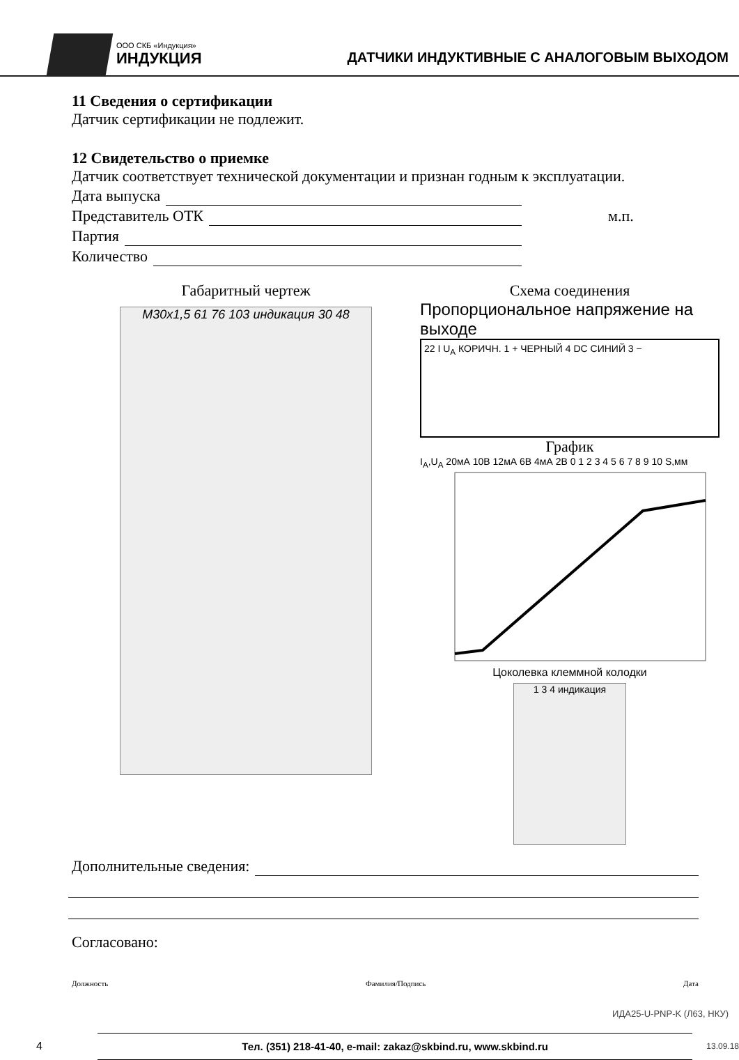ООО СКБ «Индукция»
ИНДУКЦИЯ
ДАТЧИКИ ИНДУКТИВНЫЕ С АНАЛОГОВЫМ ВЫХОДОМ
11 Сведения о сертификации
Датчик сертификации не подлежит.
12 Свидетельство о приемке
Датчик соответствует технической документации и признан годным к эксплуатации.
Дата выпуска
Представитель ОТК м.п.
Партия
Количество
Габаритный чертеж
M30x1,5 61 76 103 индикация 30 48
Схема соединения
Пропорциональное напряжение на выходе
22 I U<sub>A</sub> КОРИЧН. 1 + ЧЕРНЫЙ 4 DC СИНИЙ 3 −
График
I<sub>A</sub>,U<sub>A</sub> 20мА 10В 12мА 6В 4мА 2В 0 1 2 3 4 5 6 7 8 9 10 S,мм
Цоколевка клеммной колодки
1 3 4 индикация
Дополнительные сведения:
Согласовано:
Должность Фамилия/Подпись Дата
ИДА25-U-PNP-K (Л63, НКУ)
4 Тел. (351) 218-41-40, e-mail: zakaz@skbind.ru, www.skbind.ru 13.09.18